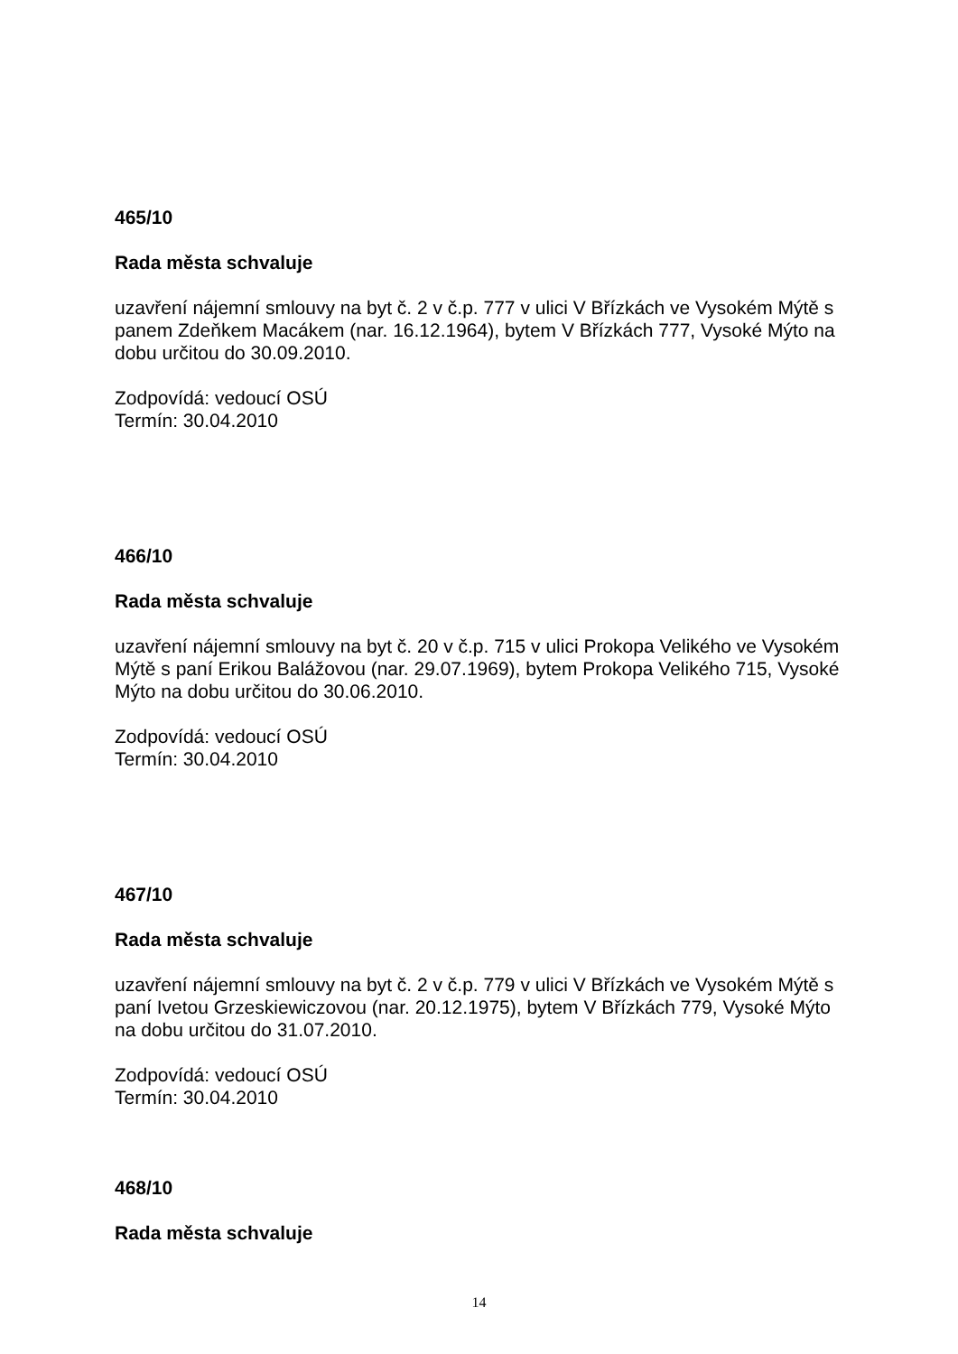465/10
Rada města schvaluje
uzavření nájemní smlouvy na byt č. 2 v č.p. 777 v ulici V Břízkách ve Vysokém Mýtě s panem Zdeňkem Macákem (nar. 16.12.1964), bytem V Břízkách 777, Vysoké Mýto na dobu určitou do 30.09.2010.
Zodpovídá: vedoucí OSÚ
Termín: 30.04.2010
466/10
Rada města schvaluje
uzavření nájemní smlouvy na byt č. 20 v č.p. 715 v ulici Prokopa Velikého ve Vysokém Mýtě s paní Erikou Balážovou (nar. 29.07.1969), bytem Prokopa Velikého 715, Vysoké Mýto na dobu určitou do 30.06.2010.
Zodpovídá: vedoucí OSÚ
Termín: 30.04.2010
467/10
Rada města schvaluje
uzavření nájemní smlouvy na byt č. 2 v č.p. 779 v ulici V Břízkách ve Vysokém Mýtě s paní Ivetou Grzeskiewiczovou (nar. 20.12.1975), bytem V Břízkách 779, Vysoké Mýto na dobu určitou do 31.07.2010.
Zodpovídá: vedoucí OSÚ
Termín: 30.04.2010
468/10
Rada města schvaluje
14